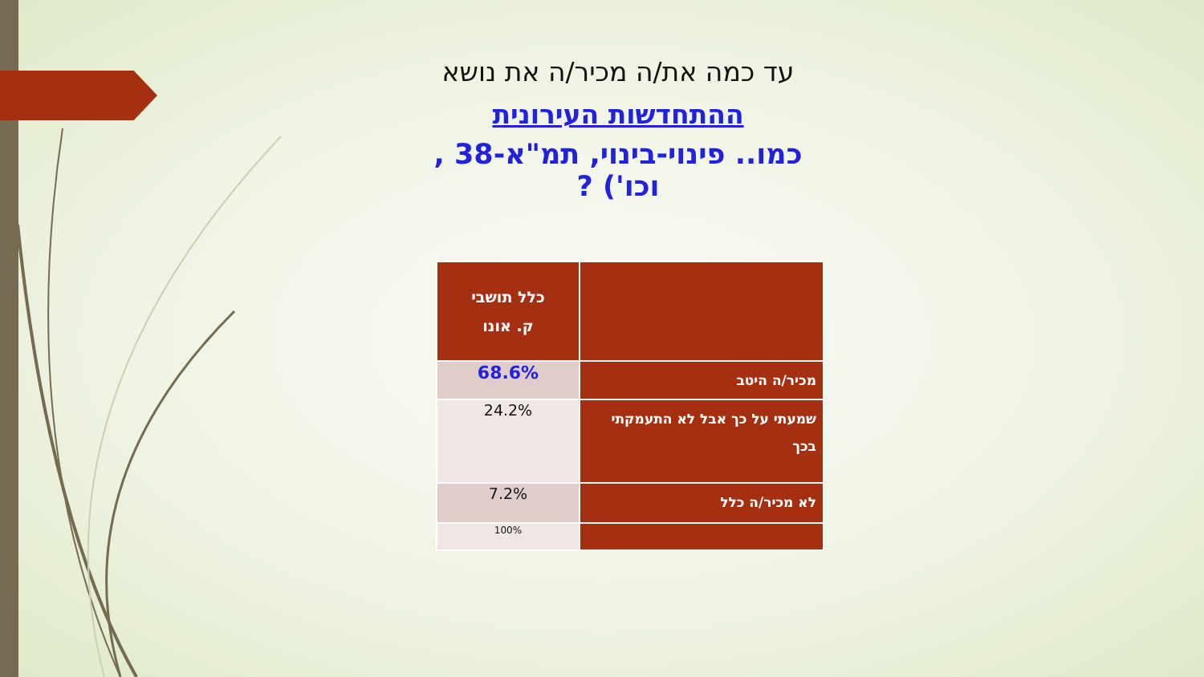עד כמה את/ה מכיר/ה את נושא
ההתחדשות העירונית
כמו.. פינוי-בינוי, תמ"א-38 , וכו') ?
| | כלל תושבי ק. אונו |
| --- | --- |
| מכיר/ה היטב | 68.6% |
| שמעתי על כך אבל לא התעמקתי בכך | 24.2% |
| לא מכיר/ה כלל | 7.2% |
| | 100% |